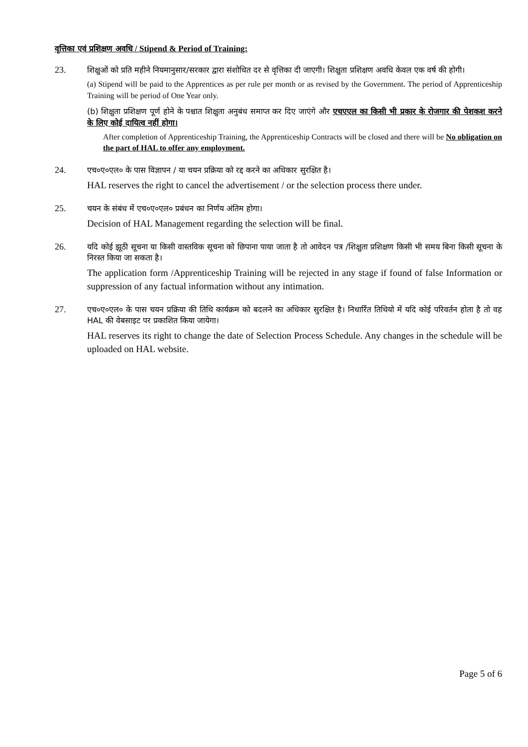वृत्तिका एवं प्रशिक्षण अवधि / Stipend & Period of Training:
23.
शिक्षुओं को प्रति महीने नियमानुसार/सरकार द्वारा संशोधित दर से वृत्तिका दी जाएगी। शिक्षुता प्रशिक्षण अवधि केवल एक वर्ष की होगी।
(a) Stipend will be paid to the Apprentices as per rule per month or as revised by the Government. The period of Apprenticeship Training will be period of One Year only.
(b) शिक्षुता प्रशिक्षण पूर्ण होने के पश्चात शिक्षुता अनुबंध समाप्त कर दिए जाएंगे और एचएएल का किसी भी प्रकार के रोजगार की पेशकश करने के लिए कोई दायित्व नहीं होगा।
After completion of Apprenticeship Training, the Apprenticeship Contracts will be closed and there will be No obligation on the part of HAL to offer any employment.
24.
एच०ए०एल० के पास विज्ञापन / या चयन प्रक्रिया को रद्द करने का अधिकार सुरक्षित है।
HAL reserves the right to cancel the advertisement / or the selection process there under.
25.
चयन के संबंध में एच०ए०एल० प्रबंधन का निर्णय अंतिम होगा।
Decision of HAL Management regarding the selection will be final.
26.
यदि कोई झूठी सूचना या किसी वास्तविक सूचना को छिपाना पाया जाता है तो आवेदन पत्र /शिक्षुता प्रशिक्षण किसी भी समय बिना किसी सूचना के निरस्त किया जा सकता है।
The application form /Apprenticeship Training will be rejected in any stage if found of false Information or suppression of any factual information without any intimation.
27.
एच०ए०एल० के पास चयन प्रक्रिया की तिथि कार्यक्रम को बदलने का अधिकार सुरक्षित है। निधार्रित तिथियो में यदि कोई परिवर्तन होता है तो वह HAL की वेबसाइट पर प्रकाशित किया जायेगा।
HAL reserves its right to change the date of Selection Process Schedule. Any changes in the schedule will be uploaded on HAL website.
Page 5 of 6